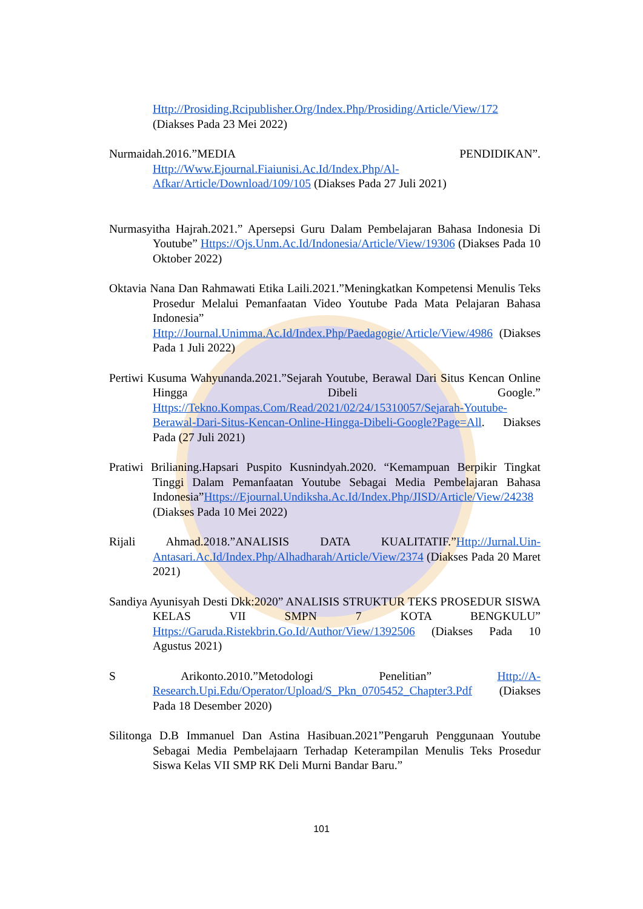Http://Prosiding.Rcipublisher.Org/Index.Php/Prosiding/Article/View/172 (Diakses Pada 23 Mei 2022)
Nurmaidah.2016.”MEDIA PENDIDIKAN”. Http://Www.Ejournal.Fiaiunisi.Ac.Id/Index.Php/Al-Afkar/Article/Download/109/105 (Diakses Pada 27 Juli 2021)
Nurmasyitha Hajrah.2021.” Apersepsi Guru Dalam Pembelajaran Bahasa Indonesia Di Youtube” Https://Ojs.Unm.Ac.Id/Indonesia/Article/View/19306 (Diakses Pada 10 Oktober 2022)
Oktavia Nana Dan Rahmawati Etika Laili.2021.”Meningkatkan Kompetensi Menulis Teks Prosedur Melalui Pemanfaatan Video Youtube Pada Mata Pelajaran Bahasa Indonesia” Http://Journal.Unimma.Ac.Id/Index.Php/Paedagogie/Article/View/4986 (Diakses Pada 1 Juli 2022)
Pertiwi Kusuma Wahyunanda.2021.”Sejarah Youtube, Berawal Dari Situs Kencan Online Hingga Dibeli Google.” Https://Tekno.Kompas.Com/Read/2021/02/24/15310057/Sejarah-Youtube-Berawal-Dari-Situs-Kencan-Online-Hingga-Dibeli-Google?Page=All. Diakses Pada (27 Juli 2021)
Pratiwi Brilianing.Hapsari Puspito Kusnindyah.2020. “Kemampuan Berpikir Tingkat Tinggi Dalam Pemanfaatan Youtube Sebagai Media Pembelajaran Bahasa Indonesia”Https://Ejournal.Undiksha.Ac.Id/Index.Php/JISD/Article/View/24238 (Diakses Pada 10 Mei 2022)
Rijali Ahmad.2018.”ANALISIS DATA KUALITATIF.”Http://Jurnal.Uin-Antasari.Ac.Id/Index.Php/Alhadharah/Article/View/2374 (Diakses Pada 20 Maret 2021)
Sandiya Ayunisyah Desti Dkk:2020” ANALISIS STRUKTUR TEKS PROSEDUR SISWA KELAS VII SMPN 7 KOTA BENGKULU” Https://Garuda.Ristekbrin.Go.Id/Author/View/1392506 (Diakses Pada 10 Agustus 2021)
S Arikonto.2010.”Metodologi Penelitian” Http://A-Research.Upi.Edu/Operator/Upload/S_Pkn_0705452_Chapter3.Pdf (Diakses Pada 18 Desember 2020)
Silitonga D.B Immanuel Dan Astina Hasibuan.2021”Pengaruh Penggunaan Youtube Sebagai Media Pembelajaarn Terhadap Keterampilan Menulis Teks Prosedur Siswa Kelas VII SMP RK Deli Murni Bandar Baru.”
101